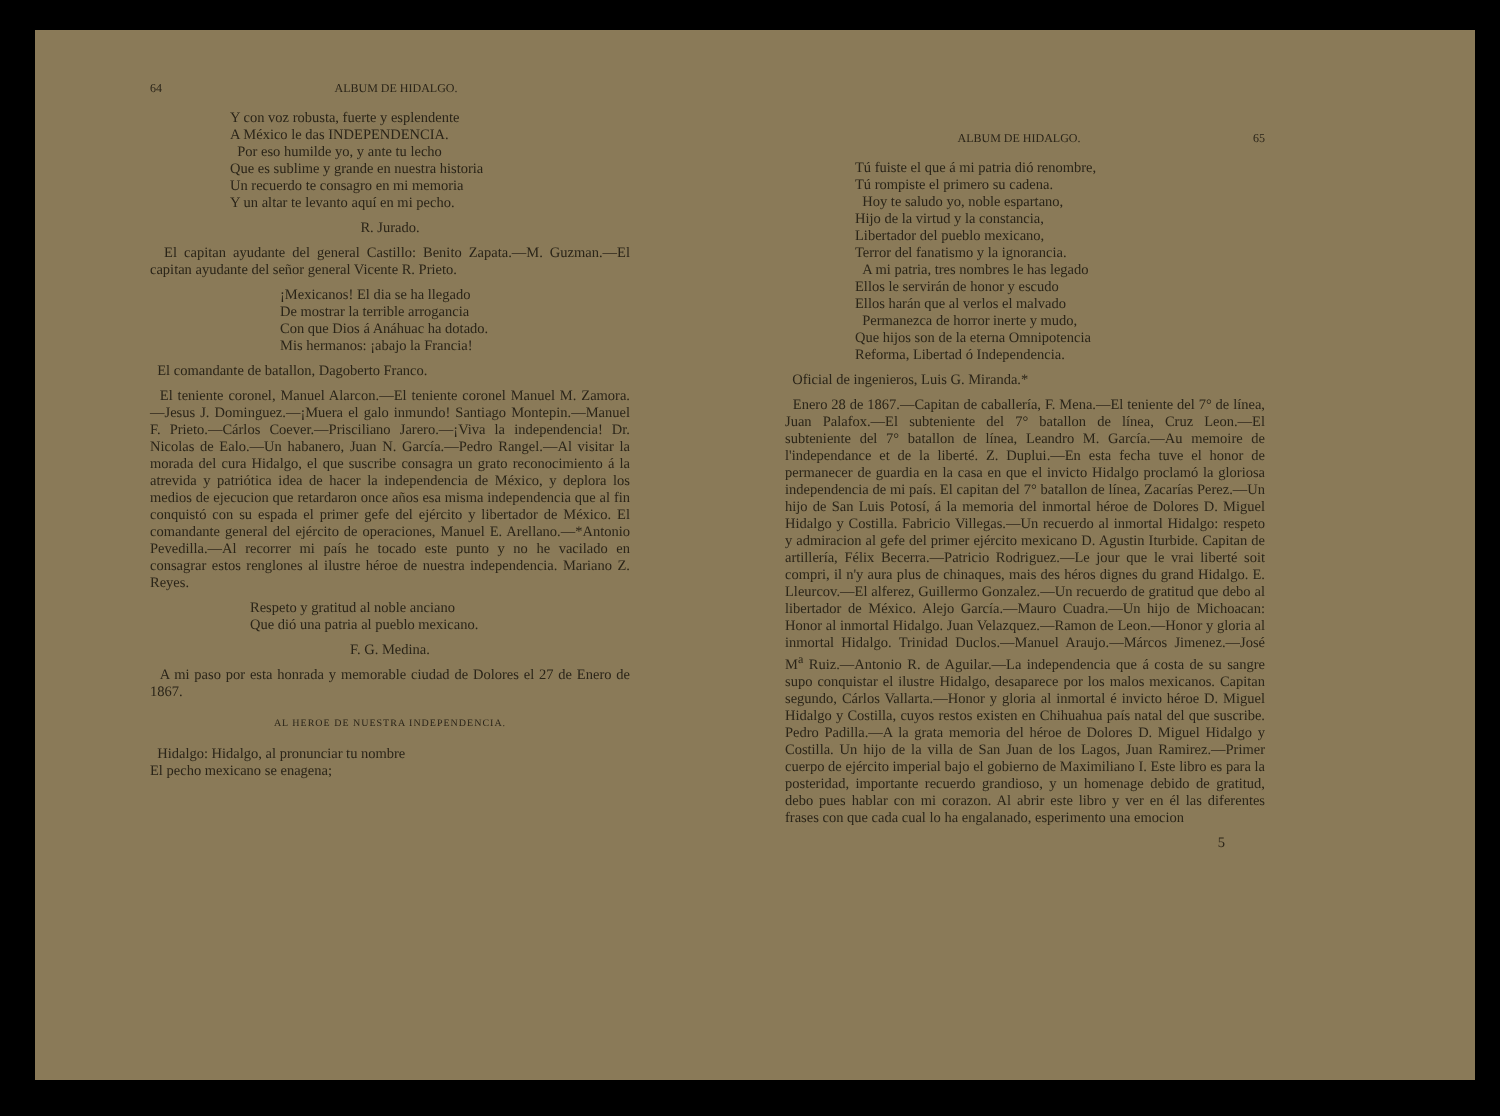64 ALBUM DE HIDALGO.
Y con voz robusta, fuerte y esplendente
A México le das INDEPENDENCIA.
Por eso humilde yo, y ante tu lecho
Que es sublime y grande en nuestra historia
Un recuerdo te consagro en mi memoria
Y un altar te levanto aquí en mi pecho.
R. Jurado.
El capitan ayudante del general Castillo: Benito Zapata.—M. Guzman.—El capitan ayudante del señor general Vicente R. Prieto.
¡Mexicanos! El dia se ha llegado
De mostrar la terrible arrogancia
Con que Dios á Anáhuac ha dotado.
Mis hermanos: ¡abajo la Francia!
El comandante de batallon, Dagoberto Franco.
El teniente coronel, Manuel Alarcon.—El teniente coronel Manuel M. Zamora.—Jesus J. Dominguez.—¡Muera el galo inmundo! Santiago Montepin.—Manuel F. Prieto.—Cárlos Coever.—Prisciliano Jarero.—¡Viva la independencia! Dr. Nicolas de Ealo.—Un habanero, Juan N. García.—Pedro Rangel.—Al visitar la morada del cura Hidalgo, el que suscribe consagra un grato reconocimiento á la atrevida y patriótica idea de hacer la independencia de México, y deplora los medios de ejecucion que retardaron once años esa misma independencia que al fin conquistó con su espada el primer gefe del ejército y libertador de México. El comandante general del ejército de operaciones, Manuel E. Arellano.—*Antonio Pevedilla.—Al recorrer mi país he tocado este punto y no he vacilado en consagrar estos renglones al ilustre héroe de nuestra independencia. Mariano Z. Reyes.
Respeto y gratitud al noble anciano
Que dió una patria al pueblo mexicano.
F. G. Medina.
A mi paso por esta honrada y memorable ciudad de Dolores el 27 de Enero de 1867.
AL HEROE DE NUESTRA INDEPENDENCIA.
Hidalgo: Hidalgo, al pronunciar tu nombre
El pecho mexicano se enagena;
ALBUM DE HIDALGO. 65
Tú fuiste el que á mi patria dió renombre,
Tú rompiste el primero su cadena.
Hoy te saludo yo, noble espartano,
Hijo de la virtud y la constancia,
Libertador del pueblo mexicano,
Terror del fanatismo y la ignorancia.
A mi patria, tres nombres le has legado
Ellos le servirán de honor y escudo
Ellos harán que al verlos el malvado
Permanezca de horror inerte y mudo,
Que hijos son de la eterna Omnipotencia
Reforma, Libertad ó Independencia.
Oficial de ingenieros, Luis G. Miranda.*
Enero 28 de 1867.—Capitan de caballería, F. Mena.—El teniente del 7° de línea, Juan Palafox.—El subteniente del 7° batallon de línea, Cruz Leon.—El subteniente del 7° batallon de línea, Leandro M. García.—Au memoire de l'independance et de la liberté. Z. Duplui.—En esta fecha tuve el honor de permanecer de guardia en la casa en que el invicto Hidalgo proclamó la gloriosa independencia de mi país. El capitan del 7° batallon de línea, Zacarías Perez.—Un hijo de San Luis Potosí, á la memoria del inmortal héroe de Dolores D. Miguel Hidalgo y Costilla. Fabricio Villegas.—Un recuerdo al inmortal Hidalgo: respeto y admiracion al gefe del primer ejército mexicano D. Agustin Iturbide. Capitan de artillería, Félix Becerra.—Patricio Rodriguez.—Le jour que le vrai liberté soit compri, il n'y aura plus de chinaques, mais des héros dignes du grand Hidalgo. E. Lleurcov.—El alferez, Guillermo Gonzalez.—Un recuerdo de gratitud que debo al libertador de México. Alejo García.—Mauro Cuadra.—Un hijo de Michoacan: Honor al inmortal Hidalgo. Juan Velazquez.—Ramon de Leon.—Honor y gloria al inmortal Hidalgo. Trinidad Duclos.—Manuel Araujo.—Márcos Jimenez.—José M<sup>a</sup> Ruiz.—Antonio R. de Aguilar.—La independencia que á costa de su sangre supo conquistar el ilustre Hidalgo, desaparece por los malos mexicanos. Capitan segundo, Cárlos Vallarta.—Honor y gloria al inmortal é invicto héroe D. Miguel Hidalgo y Costilla, cuyos restos existen en Chihuahua país natal del que suscribe. Pedro Padilla.—A la grata memoria del héroe de Dolores D. Miguel Hidalgo y Costilla. Un hijo de la villa de San Juan de los Lagos, Juan Ramirez.—Primer cuerpo de ejército imperial bajo el gobierno de Maximiliano I. Este libro es para la posteridad, importante recuerdo grandioso, y un homenage debido de gratitud, debo pues hablar con mi corazon. Al abrir este libro y ver en él las diferentes frases con que cada cual lo ha engalanado, esperimento una emocion
5